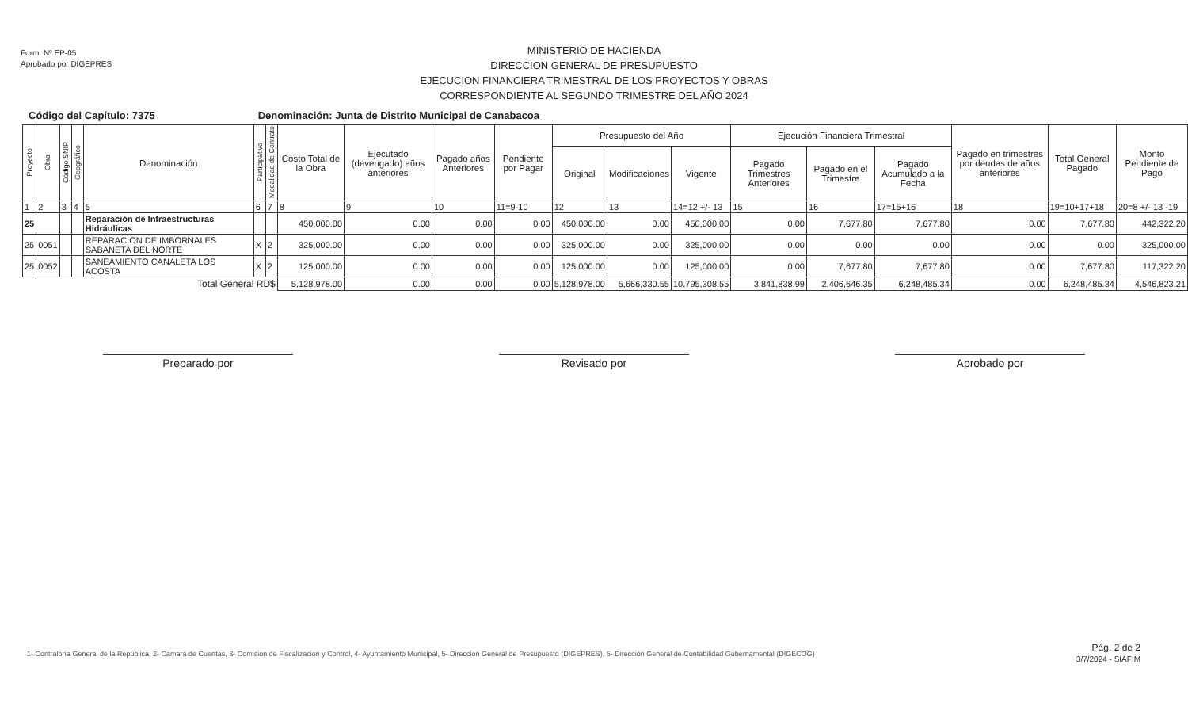Form. Nº EP-05
Aprobado por DIGEPRES
MINISTERIO DE HACIENDA
DIRECCION GENERAL DE PRESUPUESTO
EJECUCION FINANCIERA TRIMESTRAL DE LOS PROYECTOS Y OBRAS
CORRESPONDIENTE AL SEGUNDO TRIMESTRE DEL AÑO 2024
Código del Capítulo: 7375 Denominación: Junta de Distrito Municipal de Canabacoa
| Proyecto | Obra | Código SNIP | Geográfico | Denominación | Participativo | Modalidad de Contrato | Costo Total de la Obra | Ejecutado (devengado) años anteriores | Pagado años Anteriores | Pendiente por Pagar | Presupuesto del Año | | | Ejecución Financiera Trimestral | | | Pagado en trimestres por deudas de años anteriores | Total General Pagado | Monto Pendiente de Pago |
| --- | --- | --- | --- | --- | --- | --- | --- | --- | --- | --- | --- | --- | --- | --- | --- | --- | --- | --- | --- |
| | | | | | | | | | | | Original | Modificaciones | Vigente | Pagado Trimestres Anteriores | Pagado en el Trimestre | Pagado Acumulado a la Fecha | | | |
| 1 | 2 | 3 | 4 | 5 | 6 | 7 | 8 | 9 | 10 | 11=9-10 | 12 | 13 | 14=12 +/- 13 | 15 | 16 | 17=15+16 | 18 | 19=10+17+18 | 20=8 +/- 13 -19 |
| 25 | | | | Reparación de Infraestructuras Hidráulicas | | | 450,000.00 | 0.00 | 0.00 | 0.00 | 450,000.00 | 0.00 | 450,000.00 | 0.00 | 7,677.80 | 7,677.80 | 0.00 | 7,677.80 | 442,322.20 |
| 25 | 0051 | | | REPARACION DE IMBORNALES SABANETA DEL NORTE | X | 2 | 325,000.00 | 0.00 | 0.00 | 0.00 | 325,000.00 | 0.00 | 325,000.00 | 0.00 | 0.00 | 0.00 | 0.00 | 0.00 | 325,000.00 |
| 25 | 0052 | | | SANEAMIENTO CANALETA LOS ACOSTA | X | 2 | 125,000.00 | 0.00 | 0.00 | 0.00 | 125,000.00 | 0.00 | 125,000.00 | 0.00 | 7,677.80 | 7,677.80 | 0.00 | 7,677.80 | 117,322.20 |
| Total General RD$ | | | | | | | 5,128,978.00 | 0.00 | 0.00 | 0.00 | 5,128,978.00 | 5,666,330.55 | 10,795,308.55 | 3,841,838.99 | 2,406,646.35 | 6,248,485.34 | 0.00 | 6,248,485.34 | 4,546,823.21 |
Preparado por Revisado por Aprobado por
1- Contraloría General de la República, 2- Camara de Cuentas, 3- Comision de Fiscalizacion y Control, 4- Ayuntamiento Municipal, 5- Dirección General de Presupuesto (DIGEPRES), 6- Dirección General de Contabilidad Gubernamental (DIGECOG)
Pág. 2 de 2
3/7/2024 - SIAFIM